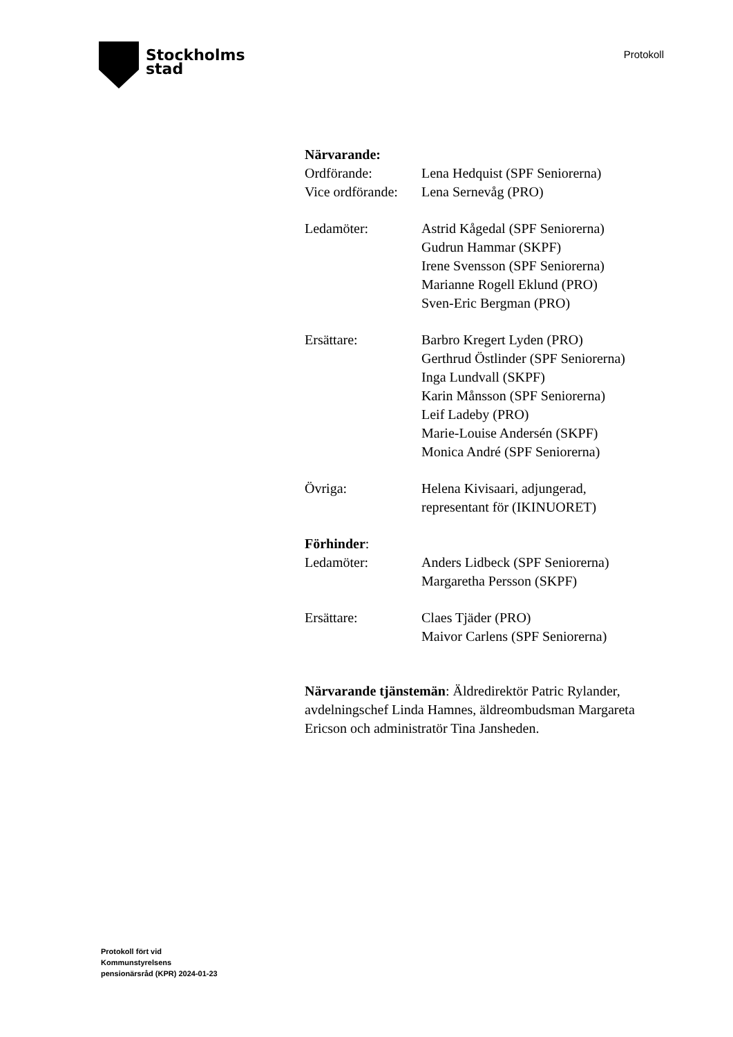Stockholms
stad
Protokoll
Närvarande:
Ordförande: Lena Hedquist (SPF Seniorerna)
Vice ordförande:
Lena Sernevåg (PRO)
Ledamöter: Astrid Kågedal (SPF Seniorerna)
Gudrun Hammar (SKPF)
Irene Svensson (SPF Seniorerna)
Marianne Rogell Eklund (PRO)
Sven-Eric Bergman (PRO)
Ersättare: Barbro Kregert Lyden (PRO)
Gerthrud Östlinder (SPF Seniorerna)
Inga Lundvall (SKPF)
Karin Månsson (SPF Seniorerna)
Leif Ladeby (PRO)
Marie-Louise Andersén (SKPF)
Monica André (SPF Seniorerna)
Övriga: Helena Kivisaari, adjungerad,
representant för (IKINUORET)
Förhinder:
Ledamöter: Anders Lidbeck (SPF Seniorerna)
Margaretha Persson (SKPF)
Ersättare: Claes Tjäder (PRO)
Maivor Carlens (SPF Seniorerna)
Närvarande tjänstemän: Äldredirektör Patric Rylander, avdelningschef Linda Hamnes, äldreombudsman Margareta Ericson och administratör Tina Jansheden.
Protokoll fört vid
Kommunstyrelsens
pensionärsråd (KPR) 2024-01-23